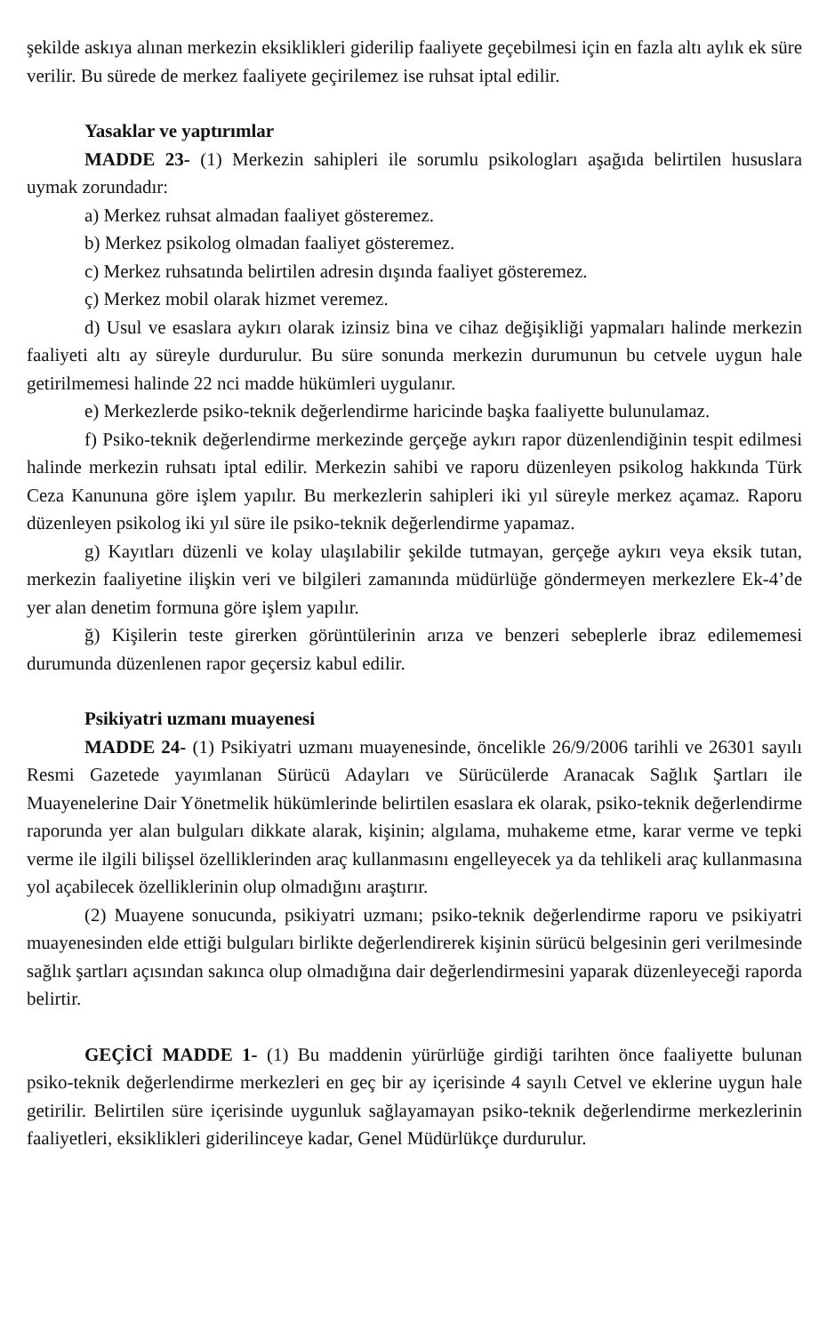şekilde askıya alınan merkezin eksiklikleri giderilip faaliyete geçebilmesi için en fazla altı aylık ek süre verilir. Bu sürede de merkez faaliyete geçirilemez ise ruhsat iptal edilir.
Yasaklar ve yaptırımlar
MADDE 23- (1) Merkezin sahipleri ile sorumlu psikologları aşağıda belirtilen hususlara uymak zorundadır:
a) Merkez ruhsat almadan faaliyet gösteremez.
b) Merkez psikolog olmadan faaliyet gösteremez.
c) Merkez ruhsatında belirtilen adresin dışında faaliyet gösteremez.
ç) Merkez mobil olarak hizmet veremez.
d) Usul ve esaslara aykırı olarak izinsiz bina ve cihaz değişikliği yapmaları halinde merkezin faaliyeti altı ay süreyle durdurulur. Bu süre sonunda merkezin durumunun bu cetvele uygun hale getirilmemesi halinde 22 nci madde hükümleri uygulanır.
e) Merkezlerde psiko-teknik değerlendirme haricinde başka faaliyette bulunulamaz.
f) Psiko-teknik değerlendirme merkezinde gerçeğe aykırı rapor düzenlendiğinin tespit edilmesi halinde merkezin ruhsatı iptal edilir. Merkezin sahibi ve raporu düzenleyen psikolog hakkında Türk Ceza Kanununa göre işlem yapılır. Bu merkezlerin sahipleri iki yıl süreyle merkez açamaz. Raporu düzenleyen psikolog iki yıl süre ile psiko-teknik değerlendirme yapamaz.
g) Kayıtları düzenli ve kolay ulaşılabilir şekilde tutmayan, gerçeğe aykırı veya eksik tutan, merkezin faaliyetine ilişkin veri ve bilgileri zamanında müdürlüğe göndermeyen merkezlere Ek-4’de yer alan denetim formuna göre işlem yapılır.
ğ) Kişilerin teste girerken görüntülerinin arıza ve benzeri sebeplerle ibraz edilememesi durumunda düzenlenen rapor geçersiz kabul edilir.
Psikiyatri uzmanı muayenesi
MADDE 24- (1) Psikiyatri uzmanı muayenesinde, öncelikle 26/9/2006 tarihli ve 26301 sayılı Resmi Gazetede yayımlanan Sürücü Adayları ve Sürücülerde Aranacak Sağlık Şartları ile Muayenelerine Dair Yönetmelik hükümlerinde belirtilen esaslara ek olarak, psiko-teknik değerlendirme raporunda yer alan bulguları dikkate alarak, kişinin; algılama, muhakeme etme, karar verme ve tepki verme ile ilgili bilişsel özelliklerinden araç kullanmasını engelleyecek ya da tehlikeli araç kullanmasına yol açabilecek özelliklerinin olup olmadığını araştırır.
(2) Muayene sonucunda, psikiyatri uzmanı; psiko-teknik değerlendirme raporu ve psikiyatri muayenesinden elde ettiği bulguları birlikte değerlendirerek kişinin sürücü belgesinin geri verilmesinde sağlık şartları açısından sakınca olup olmadığına dair değerlendirmesini yaparak düzenleyeceği raporda belirtir.
GEÇİCİ MADDE 1- (1) Bu maddenin yürürlüğe girdiği tarihten önce faaliyette bulunan psiko-teknik değerlendirme merkezleri en geç bir ay içerisinde 4 sayılı Cetvel ve eklerine uygun hale getirilir. Belirtilen süre içerisinde uygunluk sağlayamayan psiko-teknik değerlendirme merkezlerinin faaliyetleri, eksiklikleri giderilinceye kadar, Genel Müdürlükçe durdurulur.